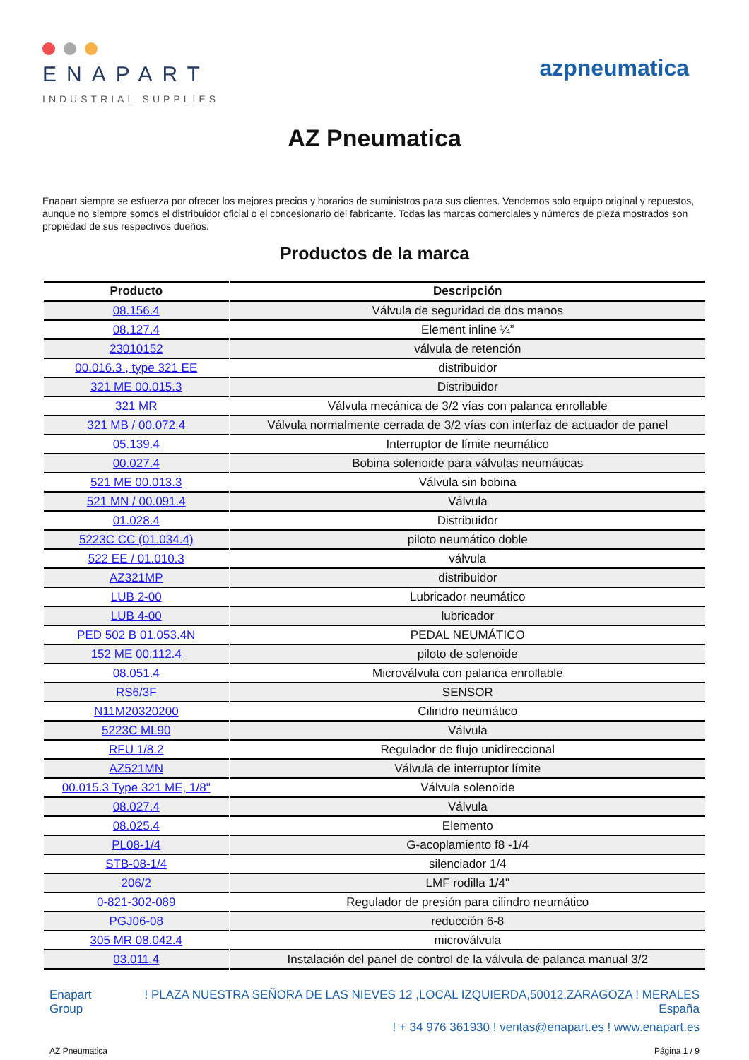ENAPART
INDUSTRIAL SUPPLIES
azpneumatica
AZ Pneumatica
Enapart siempre se esfuerza por ofrecer los mejores precios y horarios de suministros para sus clientes. Vendemos solo equipo original y repuestos, aunque no siempre somos el distribuidor oficial o el concesionario del fabricante. Todas las marcas comerciales y números de pieza mostrados son propiedad de sus respectivos dueños.
Productos de la marca
| Producto | Descripción |
| --- | --- |
| 08.156.4 | Válvula de seguridad de dos manos |
| 08.127.4 | Element inline ¼” |
| 23010152 | válvula de retención |
| 00.016.3 , type 321 EE | distribuidor |
| 321 ME 00.015.3 | Distribuidor |
| 321 MR | Válvula mecánica de 3/2 vías con palanca enrollable |
| 321 MB / 00.072.4 | Válvula normalmente cerrada de 3/2 vías con interfaz de actuador de panel |
| 05.139.4 | Interruptor de límite neumático |
| 00.027.4 | Bobina solenoide para válvulas neumáticas |
| 521 ME 00.013.3 | Válvula sin bobina |
| 521 MN / 00.091.4 | Válvula |
| 01.028.4 | Distribuidor |
| 5223C CC (01.034.4) | piloto neumático doble |
| 522 EE / 01.010.3 | válvula |
| AZ321MP | distribuidor |
| LUB 2-00 | Lubricador neumático |
| LUB 4-00 | lubricador |
| PED 502 B 01.053.4N | PEDAL NEUMÁTICO |
| 152 ME 00.112.4 | piloto de solenoide |
| 08.051.4 | Microválvula con palanca enrollable |
| RS6/3F | SENSOR |
| N11M20320200 | Cilindro neumático |
| 5223C ML90 | Válvula |
| RFU 1/8.2 | Regulador de flujo unidireccional |
| AZ521MN | Válvula de interruptor límite |
| 00.015.3 Type 321 ME, 1/8" | Válvula solenoide |
| 08.027.4 | Válvula |
| 08.025.4 | Elemento |
| PL08-1/4 | G-acoplamiento f8 -1/4 |
| STB-08-1/4 | silenciador 1/4 |
| 206/2 | LMF rodilla 1/4" |
| 0-821-302-089 | Regulador de presión para cilindro neumático |
| PGJ06-08 | reducción 6-8 |
| 305 MR 08.042.4 | microválvula |
| 03.011.4 | Instalación del panel de control de la válvula de palanca manual 3/2 |
Enapart
Group
! PLAZA NUESTRA SEÑORA DE LAS NIEVES 12 ,LOCAL IZQUIERDA,50012,ZARAGOZA ! MERALES
España
! + 34 976 361930 ! ventas@enapart.es ! www.enapart.es
AZ Pneumatica Página 1 / 9